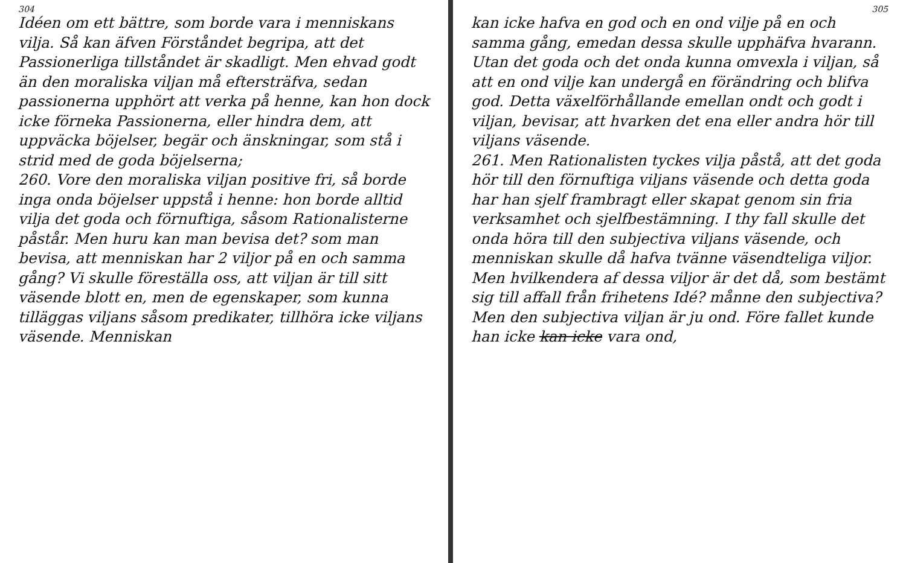304
Idéen om ett bättre, som borde vara i menniskans vilja. Så kan äfven Förståndet begripa, att det Passionerliga tillståndet är skadligt. Men ehvad godt än den moraliska viljan må eftersträfva, sedan passionerna upphört att verka på henne, kan hon dock icke förneka Passionerna, eller hindra dem, att uppväcka böjelser, begär och änskningar, som stå i strid med de goda böjelserna;
260. Vore den moraliska viljan positive fri, så borde inga onda böjelser uppstå i henne: hon borde alltid vilja det goda och förnuftiga, såsom Rationalisterne påstår. Men huru kan man bevisa det? som man bevisa, att menniskan har 2 viljor på en och samma gång? Vi skulle föreställa oss, att viljan är till sitt väsende blott en, men de egenskaper, som kunna tilläggas viljans såsom predikater, tillhöra icke viljans väsende. Menniskan
305
kan icke hafva en god och en ond vilje på en och samma gång, emedan dessa skulle upphäfva hvarann. Utan det goda och det onda kunna omvexla i viljan, så att en ond vilje kan undergå en förändring och blifva god. Detta växelförhållande emellan ondt och godt i viljan, bevisar, att hvarken det ena eller andra hör till viljans väsende.
261. Men Rationalisten tyckes vilja påstå, att det goda hör till den förnuftiga viljans väsende och detta goda har han sjelf frambragt eller skapat genom sin fria verksamhet och sjelfbestämning. I thy fall skulle det onda höra till den subjectiva viljans väsende, och menniskan skulle då hafva tvänne väsendteliga viljor. Men hvilkendera af dessa viljor är det då, som bestämt sig till affall från frihetens Idé? månne den subjectiva? Men den subjectiva viljan är ju ond. Före fallet kunde han icke kan icke vara ond,